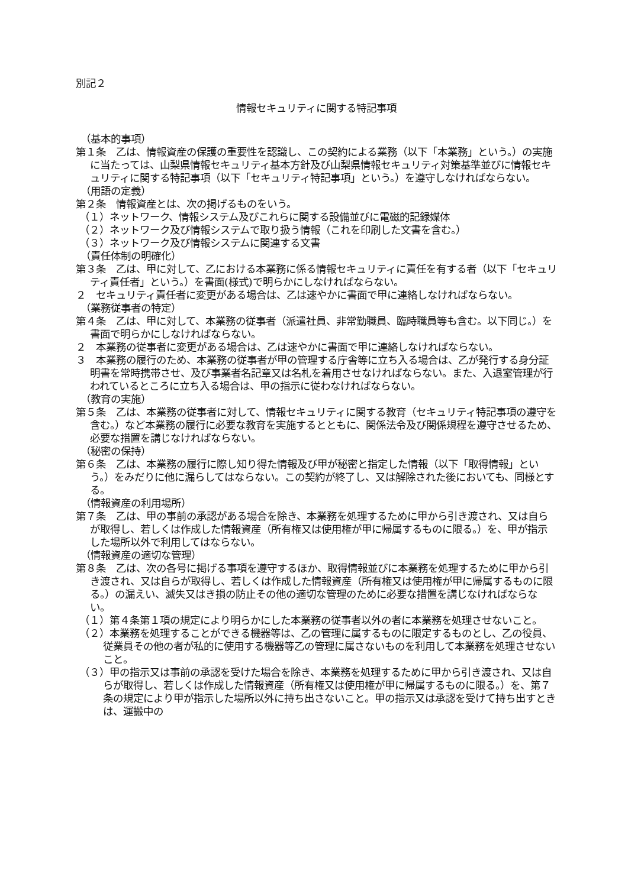別記２
情報セキュリティに関する特記事項
（基本的事項）
第１条　乙は、情報資産の保護の重要性を認識し、この契約による業務（以下「本業務」という。）の実施に当たっては、山梨県情報セキュリティ基本方針及び山梨県情報セキュリティ対策基準並びに情報セキュリティに関する特記事項（以下「セキュリティ特記事項」という。）を遵守しなければならない。
（用語の定義）
第２条　情報資産とは、次の掲げるものをいう。
（１）ネットワーク、情報システム及びこれらに関する設備並びに電磁的記録媒体
（２）ネットワーク及び情報システムで取り扱う情報（これを印刷した文書を含む。）
（３）ネットワーク及び情報システムに関連する文書
（責任体制の明確化）
第３条　乙は、甲に対して、乙における本業務に係る情報セキュリティに責任を有する者（以下「セキュリティ責任者」という。）を書面(様式)で明らかにしなければならない。
２　セキュリティ責任者に変更がある場合は、乙は速やかに書面で甲に連絡しなければならない。
（業務従事者の特定）
第４条　乙は、甲に対して、本業務の従事者（派遣社員、非常勤職員、臨時職員等も含む。以下同じ。）を書面で明らかにしなければならない。
２　本業務の従事者に変更がある場合は、乙は速やかに書面で甲に連絡しなければならない。
３　本業務の履行のため、本業務の従事者が甲の管理する庁舎等に立ち入る場合は、乙が発行する身分証明書を常時携帯させ、及び事業者名記章又は名札を着用させなければならない。また、入退室管理が行われているところに立ち入る場合は、甲の指示に従わなければならない。
（教育の実施）
第５条　乙は、本業務の従事者に対して、情報セキュリティに関する教育（セキュリティ特記事項の遵守を含む。）など本業務の履行に必要な教育を実施するとともに、関係法令及び関係規程を遵守させるため、必要な措置を講じなければならない。
（秘密の保持）
第６条　乙は、本業務の履行に際し知り得た情報及び甲が秘密と指定した情報（以下「取得情報」という。）をみだりに他に漏らしてはならない。この契約が終了し、又は解除された後においても、同様とする。
（情報資産の利用場所）
第７条　乙は、甲の事前の承認がある場合を除き、本業務を処理するために甲から引き渡され、又は自らが取得し、若しくは作成した情報資産（所有権又は使用権が甲に帰属するものに限る。）を、甲が指示した場所以外で利用してはならない。
（情報資産の適切な管理）
第８条　乙は、次の各号に掲げる事項を遵守するほか、取得情報並びに本業務を処理するために甲から引き渡され、又は自らが取得し、若しくは作成した情報資産（所有権又は使用権が甲に帰属するものに限る。）の漏えい、滅失又はき損の防止その他の適切な管理のために必要な措置を講じなければならない。
（１）第４条第１項の規定により明らかにした本業務の従事者以外の者に本業務を処理させないこと。
（２）本業務を処理することができる機器等は、乙の管理に属するものに限定するものとし、乙の役員、従業員その他の者が私的に使用する機器等乙の管理に属さないものを利用して本業務を処理させないこと。
（３）甲の指示又は事前の承認を受けた場合を除き、本業務を処理するために甲から引き渡され、又は自らが取得し、若しくは作成した情報資産（所有権又は使用権が甲に帰属するものに限る。）を、第７条の規定により甲が指示した場所以外に持ち出さないこと。甲の指示又は承認を受けて持ち出すときは、運搬中の